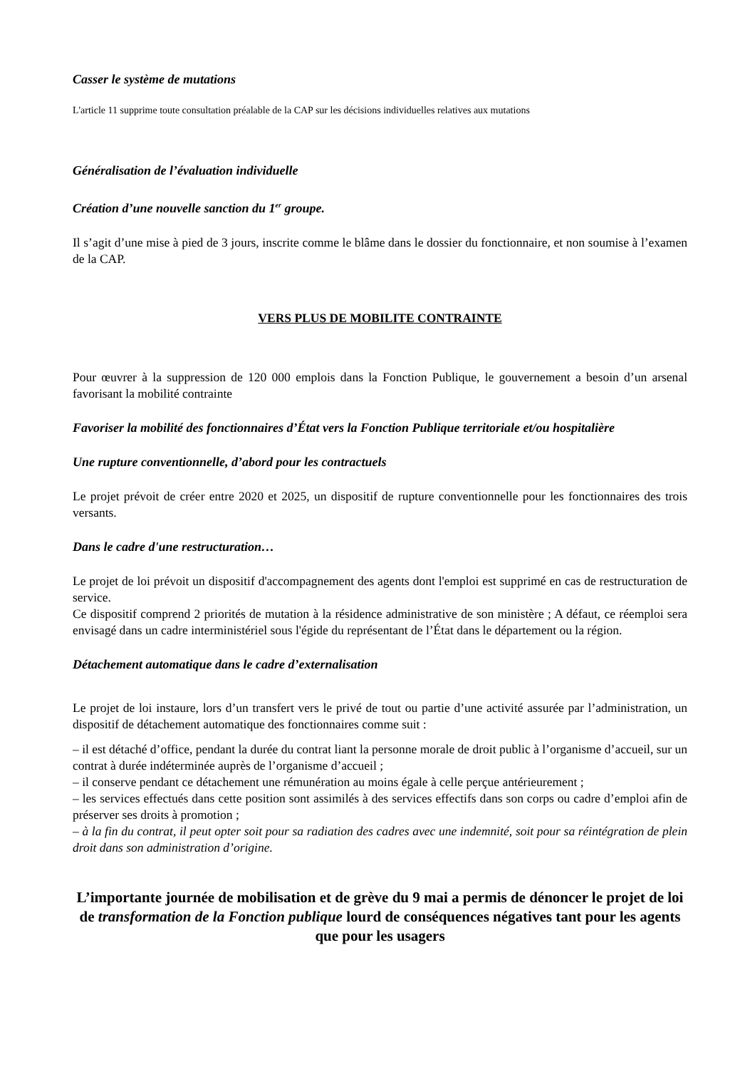Casser le système de mutations
L'article 11 supprime toute consultation préalable de la CAP sur les décisions individuelles relatives aux mutations
Généralisation de l’évaluation individuelle
Création d’une nouvelle sanction du 1<sup>er</sup> groupe.
Il s’agit d’une mise à pied de 3 jours, inscrite comme le blâme dans le dossier du fonctionnaire, et non soumise à l’examen de la CAP.
VERS PLUS DE MOBILITE CONTRAINTE
Pour œuvrer à la suppression de 120 000 emplois dans la Fonction Publique, le gouvernement a besoin d’un arsenal favorisant la mobilité contrainte
Favoriser la mobilité des fonctionnaires d’État vers la Fonction Publique territoriale et/ou hospitalière
Une rupture conventionnelle, d’abord pour les contractuels
Le projet prévoit de créer entre 2020 et 2025, un dispositif de rupture conventionnelle pour les fonctionnaires des trois versants.
Dans le cadre d'une restructuration…
Le projet de loi prévoit un dispositif d'accompagnement des agents dont l'emploi est supprimé en cas de restructuration de service.
Ce dispositif comprend 2 priorités de mutation à la résidence administrative de son ministère ; A défaut, ce réemploi sera envisagé dans un cadre interministériel sous l'égide du représentant de l’État dans le département ou la région.
Détachement automatique dans le cadre d’externalisation
Le projet de loi instaure, lors d’un transfert vers le privé de tout ou partie d’une activité assurée par l’administration, un dispositif de détachement automatique des fonctionnaires comme suit :
– il est détaché d’office, pendant la durée du contrat liant la personne morale de droit public à l’organisme d’accueil, sur un contrat à durée indéterminée auprès de l’organisme d’accueil ;
– il conserve pendant ce détachement une rémunération au moins égale à celle perçue antérieurement ;
– les services effectués dans cette position sont assimilés à des services effectifs dans son corps ou cadre d’emploi afin de préserver ses droits à promotion ;
– à la fin du contrat, il peut opter soit pour sa radiation des cadres avec une indemnité, soit pour sa réintégration de plein droit dans son administration d’origine.
L’importante journée de mobilisation et de grève du 9 mai a permis de dénoncer le projet de loi de transformation de la Fonction publique lourd de conséquences négatives tant pour les agents que pour les usagers